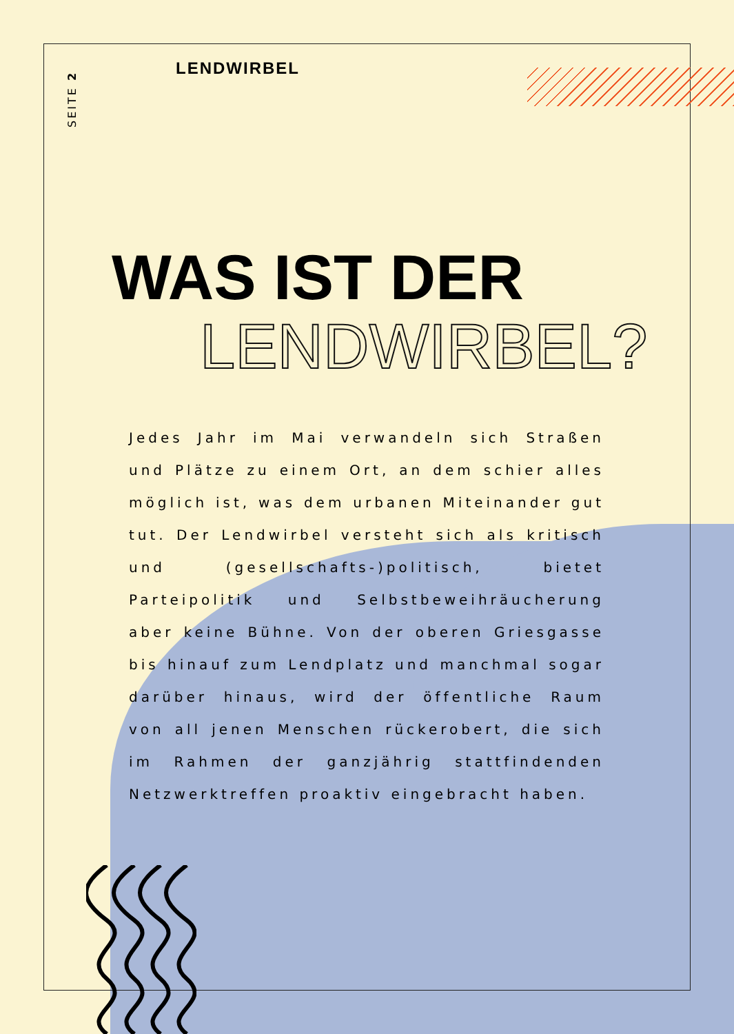SEITE 2
LENDWIRBEL
WAS IST DER
LENDWIRBEL?
Jedes Jahr im Mai verwandeln sich Straßen und Plätze zu einem Ort, an dem schier alles möglich ist, was dem urbanen Miteinander gut tut. Der Lendwirbel versteht sich als kritisch und (gesellschafts-)politisch, bietet Parteipolitik und Selbstbeweihräucherung aber keine Bühne. Von der oberen Griesgasse bis hinauf zum Lendplatz und manchmal sogar darüber hinaus, wird der öffentliche Raum von all jenen Menschen rückerobert, die sich im Rahmen der ganzjährig stattfindenden Netzwerktreffen proaktiv eingebracht haben.